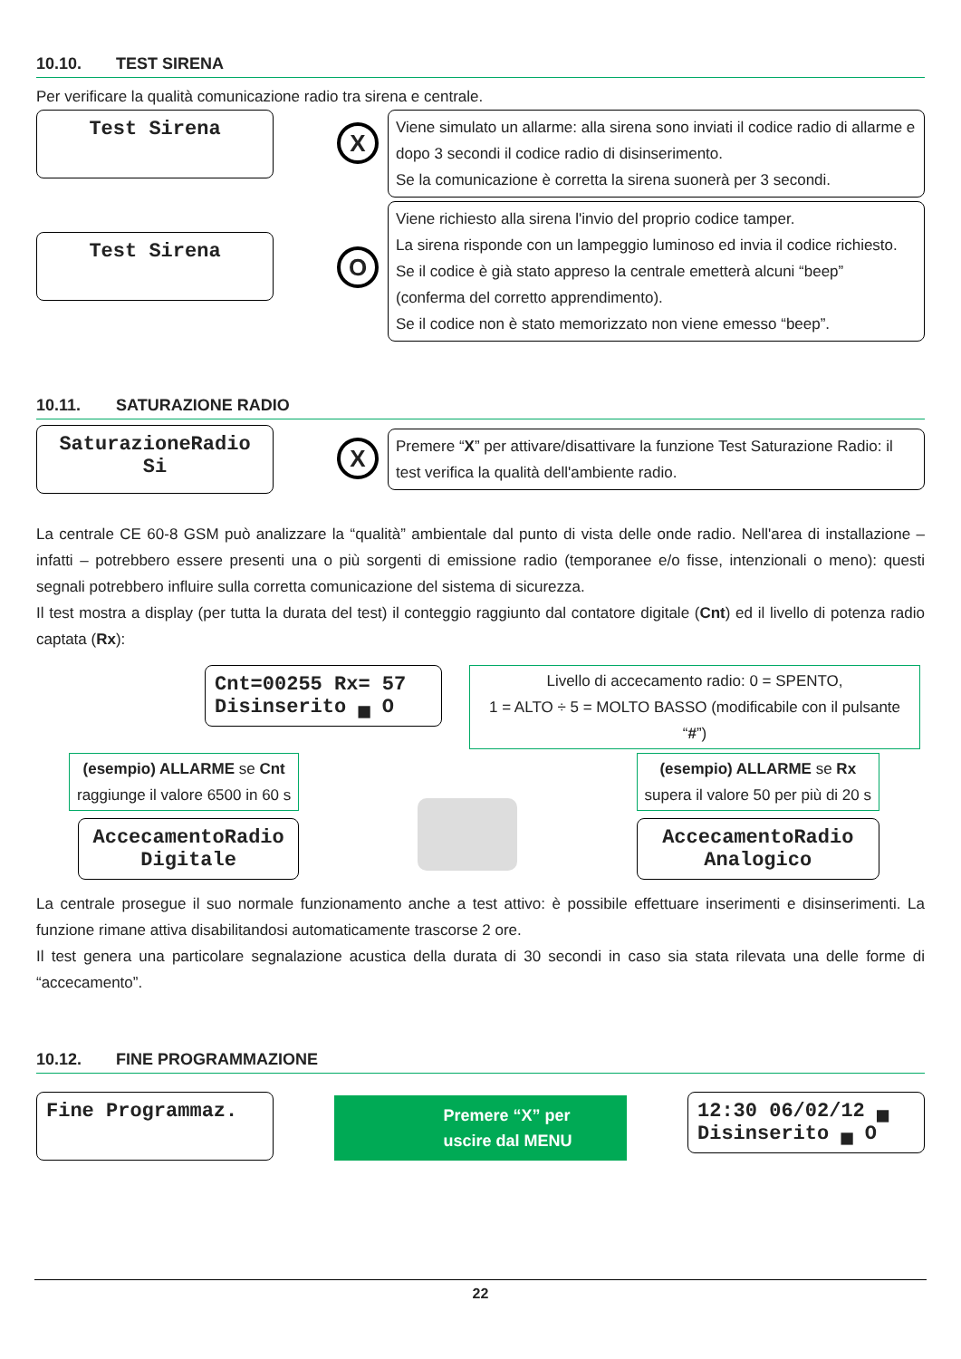10.10. TEST SIRENA
Per verificare la qualità comunicazione radio tra sirena e centrale.
Test Sirena
X
Viene simulato un allarme: alla sirena sono inviati il codice radio di allarme e dopo 3 secondi il codice radio di disinserimento.
Se la comunicazione è corretta la sirena suonerà per 3 secondi.
Test Sirena
O
Viene richiesto alla sirena l'invio del proprio codice tamper.
La sirena risponde con un lampeggio luminoso ed invia il codice richiesto.
Se il codice è già stato appreso la centrale emetterà alcuni “beep” (conferma del corretto apprendimento).
Se il codice non è stato memorizzato non viene emesso “beep”.
10.11. SATURAZIONE RADIO
SaturazioneRadio
Si
X
Premere “X” per attivare/disattivare la funzione Test Saturazione Radio: il test verifica la qualità dell'ambiente radio.
La centrale CE 60-8 GSM può analizzare la “qualità” ambientale dal punto di vista delle onde radio. Nell'area di installazione – infatti – potrebbero essere presenti una o più sorgenti di emissione radio (temporanee e/o fisse, intenzionali o meno): questi segnali potrebbero influire sulla corretta comunicazione del sistema di sicurezza.
Il test mostra a display (per tutta la durata del test) il conteggio raggiunto dal contatore digitale (Cnt) ed il livello di potenza radio captata (Rx):
Cnt=00255 Rx= 57
Disinserito ▄ O
Livello di accecamento radio: 0 = SPENTO,
1 = ALTO ÷ 5 = MOLTO BASSO (modificabile con il pulsante “#”)
(esempio) ALLARME se Cnt
raggiunge il valore 6500 in 60 s
AccecamentoRadio
Digitale
(esempio) ALLARME se Rx
supera il valore 50 per più di 20 s
AccecamentoRadio
Analogico
La centrale prosegue il suo normale funzionamento anche a test attivo: è possibile effettuare inserimenti e disinserimenti. La funzione rimane attiva disabilitandosi automaticamente trascorse 2 ore.
Il test genera una particolare segnalazione acustica della durata di 30 secondi in caso sia stata rilevata una delle forme di “accecamento”.
10.12. FINE PROGRAMMAZIONE
Fine Programmaz.
Premere “X” per
uscire dal MENU
12:30 06/02/12 ▄
Disinserito ▄ O
22